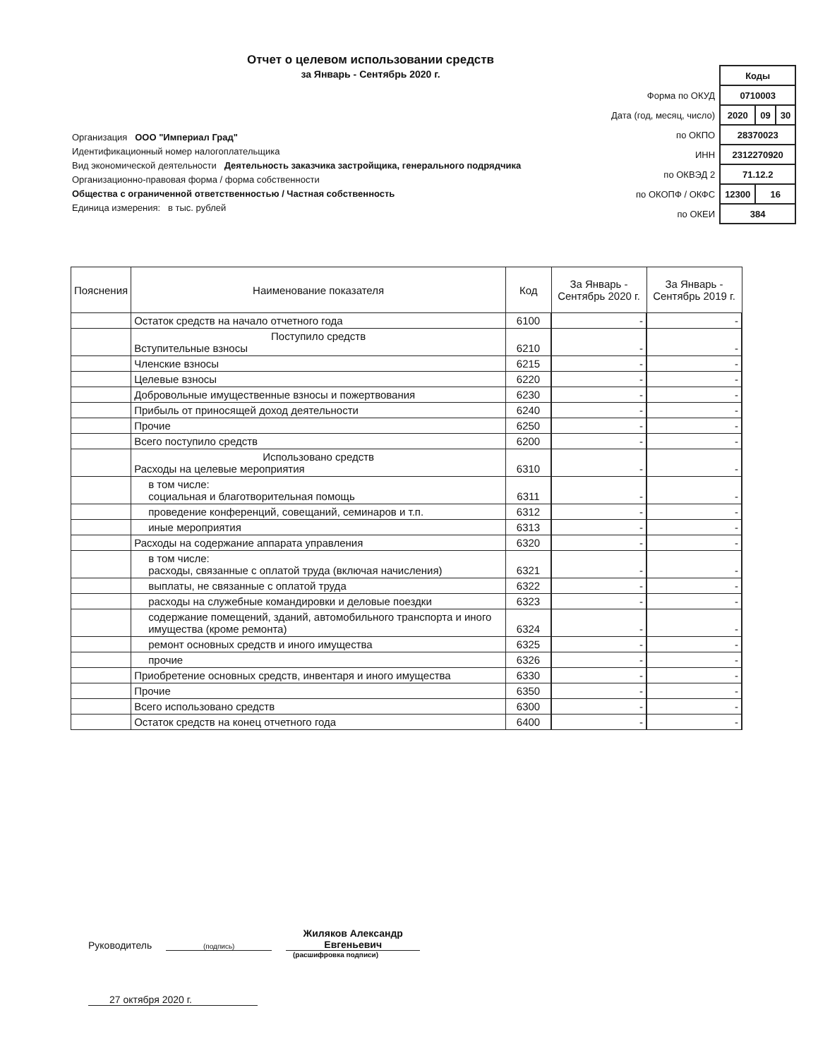Отчет о целевом использовании средств
за Январь - Сентябрь 2020 г.
| | Коды | | |
| Форма по ОКУД | 0710003 | | |
| Дата (год, месяц, число) | 2020 | 09 | 30 |
| по ОКПО | 28370023 | | |
| ИНН | 2312270920 | | |
| по ОКВЭД 2 | 71.12.2 | | |
| по ОКОПФ / ОКФС | 12300 | 16 | |
| по ОКЕИ | 384 | | |
Организация ООО "Империал Град"
Идентификационный номер налогоплательщика
Вид экономической деятельности Деятельность заказчика застройщика, генерального подрядчика
Организационно-правовая форма / форма собственности
Общества с ограниченной ответственностью / Частная собственность
Единица измерения: в тыс. рублей
| Пояснения | Наименование показателя | Код | За Январь - Сентябрь 2020 г. | За Январь - Сентябрь 2019 г. |
| --- | --- | --- | --- | --- |
| | Остаток средств на начало отчетного года | 6100 | - | - |
| | Поступило средств Вступительные взносы | 6210 | - | - |
| | Членские взносы | 6215 | - | - |
| | Целевые взносы | 6220 | - | - |
| | Добровольные имущественные взносы и пожертвования | 6230 | - | - |
| | Прибыль от приносящей доход деятельности | 6240 | - | - |
| | Прочие | 6250 | - | - |
| | Всего поступило средств | 6200 | - | - |
| | Использовано средств Расходы на целевые мероприятия | 6310 | - | - |
| | в том числе: социальная и благотворительная помощь | 6311 | - | - |
| | проведение конференций, совещаний, семинаров и т.п. | 6312 | - | - |
| | иные мероприятия | 6313 | - | - |
| | Расходы на содержание аппарата управления | 6320 | - | - |
| | в том числе: расходы, связанные с оплатой труда (включая начисления) | 6321 | - | - |
| | выплаты, не связанные с оплатой труда | 6322 | - | - |
| | расходы на служебные командировки и деловые поездки | 6323 | - | - |
| | содержание помещений, зданий, автомобильного транспорта и иного имущества (кроме ремонта) | 6324 | - | - |
| | ремонт основных средств и иного имущества | 6325 | - | - |
| | прочие | 6326 | - | - |
| | Приобретение основных средств, инвентаря и иного имущества | 6330 | - | - |
| | Прочие | 6350 | - | - |
| | Всего использовано средств | 6300 | - | - |
| | Остаток средств на конец отчетного года | 6400 | - | - |
Руководитель
(подпись)
Жиляков Александр Евгеньевич
(расшифровка подписи)
27 октября 2020 г.